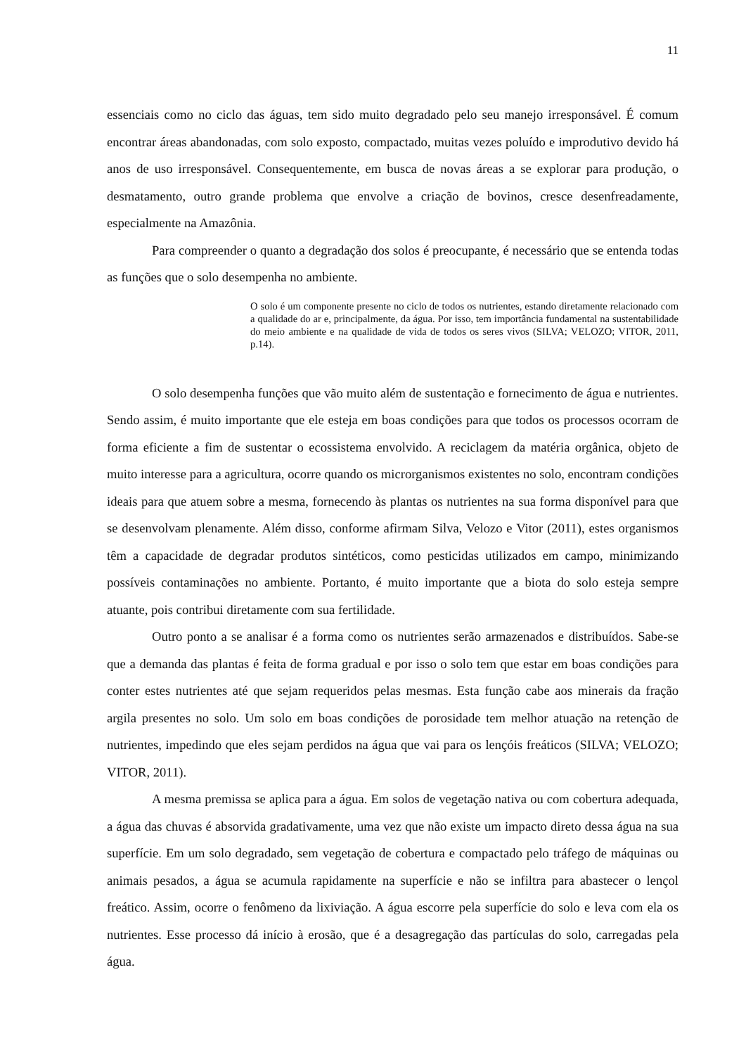11
essenciais como no ciclo das águas, tem sido muito degradado pelo seu manejo irresponsável. É comum encontrar áreas abandonadas, com solo exposto, compactado, muitas vezes poluído e improdutivo devido há anos de uso irresponsável. Consequentemente, em busca de novas áreas a se explorar para produção, o desmatamento, outro grande problema que envolve a criação de bovinos, cresce desenfreadamente, especialmente na Amazônia.
Para compreender o quanto a degradação dos solos é preocupante, é necessário que se entenda todas as funções que o solo desempenha no ambiente.
O solo é um componente presente no ciclo de todos os nutrientes, estando diretamente relacionado com a qualidade do ar e, principalmente, da água. Por isso, tem importância fundamental na sustentabilidade do meio ambiente e na qualidade de vida de todos os seres vivos (SILVA; VELOZO; VITOR, 2011, p.14).
O solo desempenha funções que vão muito além de sustentação e fornecimento de água e nutrientes. Sendo assim, é muito importante que ele esteja em boas condições para que todos os processos ocorram de forma eficiente a fim de sustentar o ecossistema envolvido. A reciclagem da matéria orgânica, objeto de muito interesse para a agricultura, ocorre quando os microrganismos existentes no solo, encontram condições ideais para que atuem sobre a mesma, fornecendo às plantas os nutrientes na sua forma disponível para que se desenvolvam plenamente. Além disso, conforme afirmam Silva, Velozo e Vitor (2011), estes organismos têm a capacidade de degradar produtos sintéticos, como pesticidas utilizados em campo, minimizando possíveis contaminações no ambiente. Portanto, é muito importante que a biota do solo esteja sempre atuante, pois contribui diretamente com sua fertilidade.
Outro ponto a se analisar é a forma como os nutrientes serão armazenados e distribuídos. Sabe-se que a demanda das plantas é feita de forma gradual e por isso o solo tem que estar em boas condições para conter estes nutrientes até que sejam requeridos pelas mesmas. Esta função cabe aos minerais da fração argila presentes no solo. Um solo em boas condições de porosidade tem melhor atuação na retenção de nutrientes, impedindo que eles sejam perdidos na água que vai para os lençóis freáticos (SILVA; VELOZO; VITOR, 2011).
A mesma premissa se aplica para a água. Em solos de vegetação nativa ou com cobertura adequada, a água das chuvas é absorvida gradativamente, uma vez que não existe um impacto direto dessa água na sua superfície. Em um solo degradado, sem vegetação de cobertura e compactado pelo tráfego de máquinas ou animais pesados, a água se acumula rapidamente na superfície e não se infiltra para abastecer o lençol freático. Assim, ocorre o fenômeno da lixiviação. A água escorre pela superfície do solo e leva com ela os nutrientes. Esse processo dá início à erosão, que é a desagregação das partículas do solo, carregadas pela água.